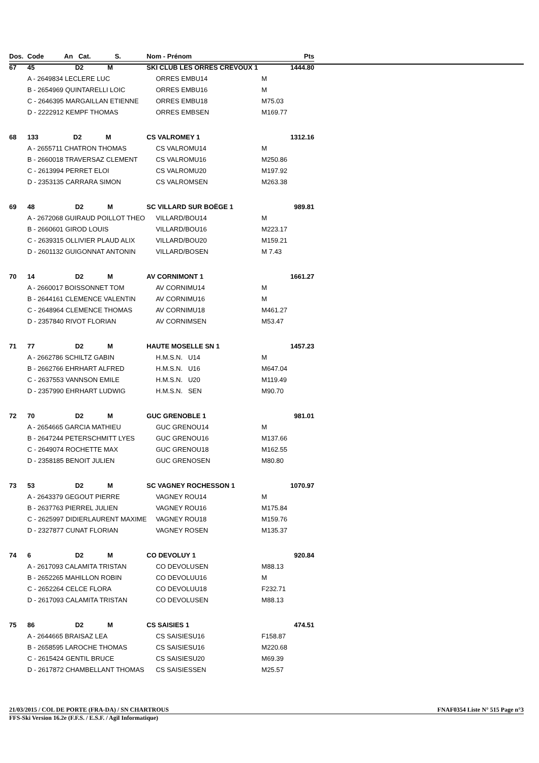| Dos. | Code An Cat. S. | Nom - Prénom | | Pts |
| --- | --- | --- | --- | --- |
| 67 | 45 D2 M | SKI CLUB LES ORRES CRÉVOUX 1 | | 1444.80 |
| | A - 2649834 LECLERE LUC | ORRES EMBU14 | M | |
| | B - 2654969 QUINTARELLI LOIC | ORRES EMBU16 | M | |
| | C - 2646395 MARGAILLAN ETIENNE | ORRES EMBU18 | M75.03 | |
| | D - 2222912 KEMPF THOMAS | ORRES EMBSEN | M169.77 | |
| 68 | 133 D2 M | CS VALROMEY 1 | | 1312.16 |
| | A - 2655711 CHATRON THOMAS | CS VALROMU14 | M | |
| | B - 2660018 TRAVERSAZ CLEMENT | CS VALROMU16 | M250.86 | |
| | C - 2613994 PERRET ELOI | CS VALROMU20 | M197.92 | |
| | D - 2353135 CARRARA SIMON | CS VALROMSEN | M263.38 | |
| 69 | 48 D2 M | SC VILLARD SUR BOËGE 1 | | 989.81 |
| | A - 2672068 GUIRAUD POILLOT THEO | VILLARD/BOU14 | M | |
| | B - 2660601 GIROD LOUIS | VILLARD/BOU16 | M223.17 | |
| | C - 2639315 OLLIVIER PLAUD ALIX | VILLARD/BOU20 | M159.21 | |
| | D - 2601132 GUIGONNAT ANTONIN | VILLARD/BOSEN | M 7.43 | |
| 70 | 14 D2 M | AV CORNIMONT 1 | | 1661.27 |
| | A - 2660017 BOISSONNET TOM | AV CORNIMU14 | M | |
| | B - 2644161 CLEMENCE VALENTIN | AV CORNIMU16 | M | |
| | C - 2648964 CLEMENCE THOMAS | AV CORNIMU18 | M461.27 | |
| | D - 2357840 RIVOT FLORIAN | AV CORNIMSEN | M53.47 | |
| 71 | 77 D2 M | HAUTE MOSELLE SN 1 | | 1457.23 |
| | A - 2662786 SCHILTZ GABIN | H.M.S.N. U14 | M | |
| | B - 2662766 EHRHART ALFRED | H.M.S.N. U16 | M647.04 | |
| | C - 2637553 VANNSON EMILE | H.M.S.N. U20 | M119.49 | |
| | D - 2357990 EHRHART LUDWIG | H.M.S.N. SEN | M90.70 | |
| 72 | 70 D2 M | GUC GRENOBLE 1 | | 981.01 |
| | A - 2654665 GARCIA MATHIEU | GUC GRENOU14 | M | |
| | B - 2647244 PETERSCHMITT LYES | GUC GRENOU16 | M137.66 | |
| | C - 2649074 ROCHETTE MAX | GUC GRENOU18 | M162.55 | |
| | D - 2358185 BENOIT JULIEN | GUC GRENOSEN | M80.80 | |
| 73 | 53 D2 M | SC VAGNEY ROCHESSON 1 | | 1070.97 |
| | A - 2643379 GEGOUT PIERRE | VAGNEY ROU14 | M | |
| | B - 2637763 PIERREL JULIEN | VAGNEY ROU16 | M175.84 | |
| | C - 2625997 DIDIERLAURENT MAXIME | VAGNEY ROU18 | M159.76 | |
| | D - 2327877 CUNAT FLORIAN | VAGNEY ROSEN | M135.37 | |
| 74 | 6 D2 M | CO DEVOLUY 1 | | 920.84 |
| | A - 2617093 CALAMITA TRISTAN | CO DEVOLUSEN | M88.13 | |
| | B - 2652265 MAHILLON ROBIN | CO DEVOLUU16 | M | |
| | C - 2652264 CELCE FLORA | CO DEVOLUU18 | F232.71 | |
| | D - 2617093 CALAMITA TRISTAN | CO DEVOLUSEN | M88.13 | |
| 75 | 86 D2 M | CS SAISIES 1 | | 474.51 |
| | A - 2644665 BRAISAZ LEA | CS SAISIESU16 | F158.87 | |
| | B - 2658595 LAROCHE THOMAS | CS SAISIESU16 | M220.68 | |
| | C - 2615424 GENTIL BRUCE | CS SAISIESU20 | M69.39 | |
| | D - 2617872 CHAMBELLANT THOMAS | CS SAISIESSEN | M25.57 | |
21/03/2015 / COL DE PORTE (FRA-DA) / SN CHARTROUS FNAF0354 Liste N° 515 Page n°3
FFS-Ski Version 16.2e (F.F.S. / E.S.F. / Agil Informatique)